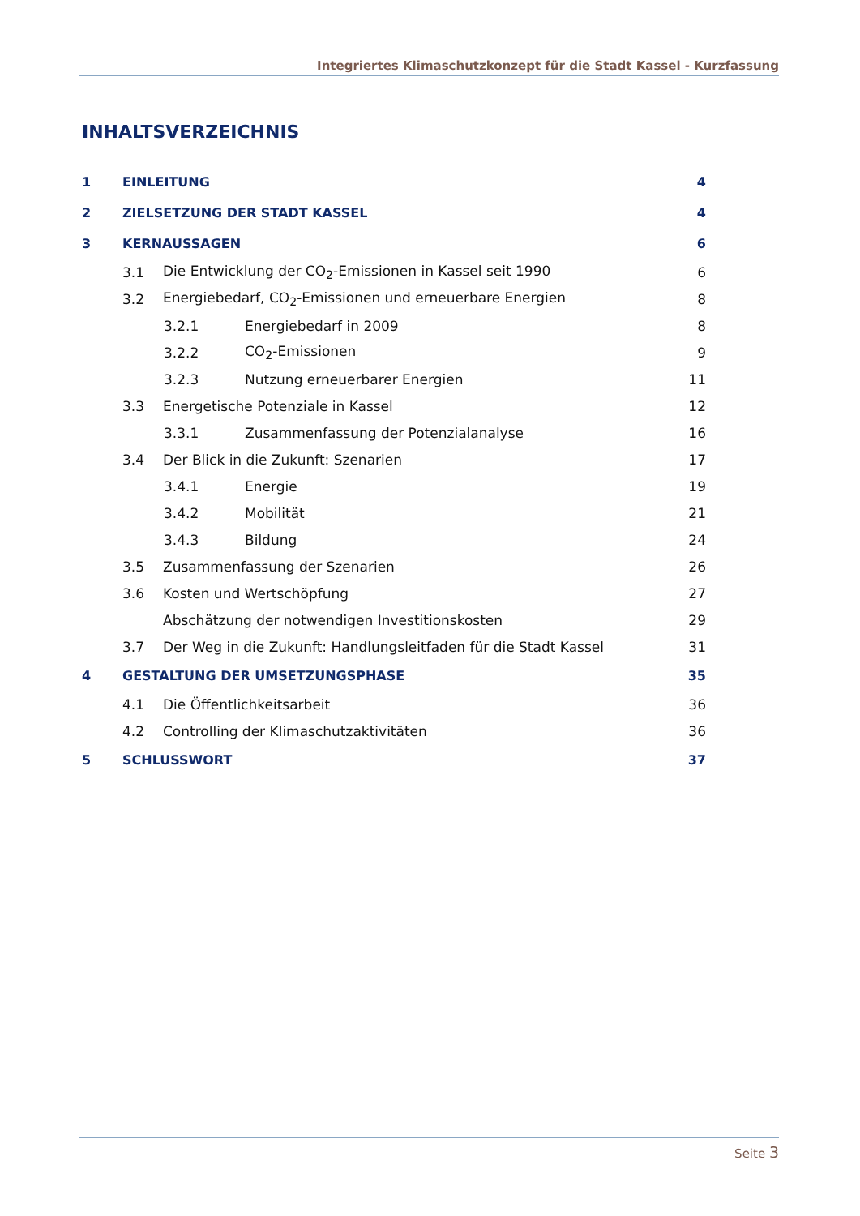Integriertes Klimaschutzkonzept für die Stadt Kassel - Kurzfassung
INHALTSVERZEICHNIS
1 EINLEITUNG 4
2 ZIELSETZUNG DER STADT KASSEL 4
3 KERNAUSSAGEN 6
3.1 Die Entwicklung der CO<sub>2</sub>-Emissionen in Kassel seit 1990 6
3.2 Energiebedarf, CO<sub>2</sub>-Emissionen und erneuerbare Energien 8
3.2.1 Energiebedarf in 2009 8
3.2.2 CO<sub>2</sub>-Emissionen 9
3.2.3 Nutzung erneuerbarer Energien 11
3.3 Energetische Potenziale in Kassel 12
3.3.1 Zusammenfassung der Potenzialanalyse 16
3.4 Der Blick in die Zukunft: Szenarien 17
3.4.1 Energie 19
3.4.2 Mobilität 21
3.4.3 Bildung 24
3.5 Zusammenfassung der Szenarien 26
3.6 Kosten und Wertschöpfung 27
Abschätzung der notwendigen Investitionskosten 29
3.7 Der Weg in die Zukunft: Handlungsleitfaden für die Stadt Kassel 31
4 GESTALTUNG DER UMSETZUNGSPHASE 35
4.1 Die Öffentlichkeitsarbeit 36
4.2 Controlling der Klimaschutzaktivitäten 36
5 SCHLUSSWORT 37
Seite 3